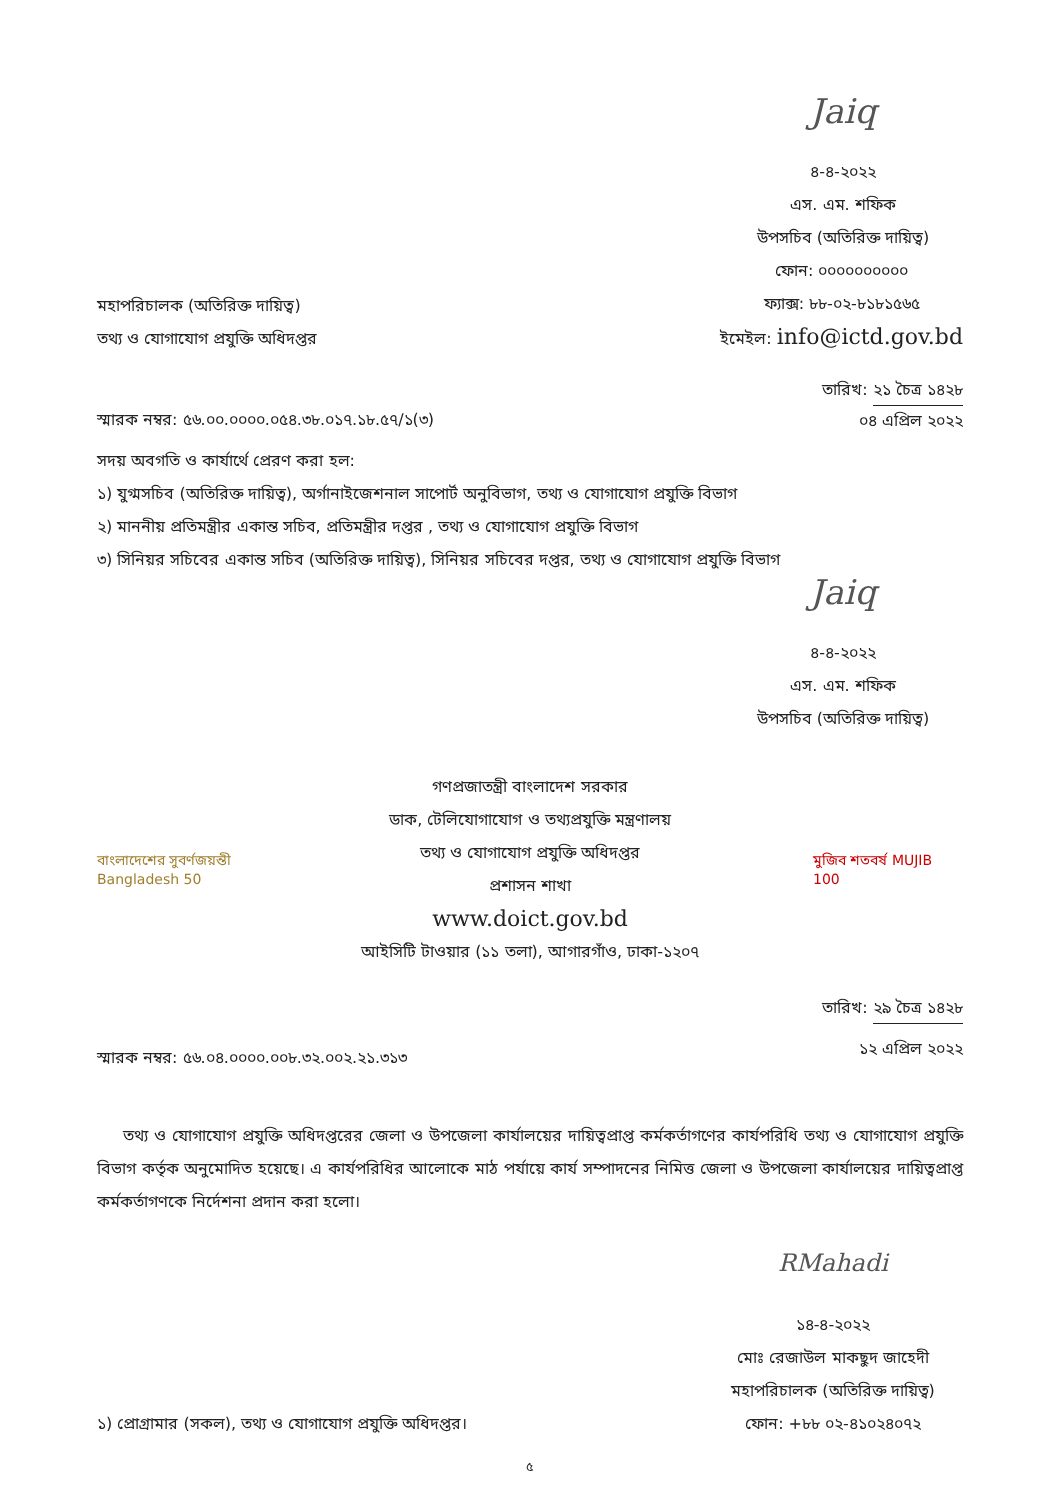Jaiq
৪-৪-২০২২
এস. এম. শফিক
উপসচিব (অতিরিক্ত দায়িত্ব)
মহাপরিচালক (অতিরিক্ত দায়িত্ব)
তথ্য ও যোগাযোগ প্রযুক্তি অধিদপ্তর
ফোন: ০০০০০০০০০০
ফ্যাক্স: ৮৮-০২-৮১৮১৫৬৫
ইমেইল: info@ictd.gov.bd
স্মারক নম্বর: ৫৬.০০.০০০০.০৫৪.৩৮.০১৭.১৮.৫৭/১(৩)
তারিখ: ২১ চৈত্র ১৪২৮
০৪ এপ্রিল ২০২২
সদয় অবগতি ও কার্যার্থে প্রেরণ করা হল:
১) যুগ্মসচিব (অতিরিক্ত দায়িত্ব), অর্গানাইজেশনাল সাপোর্ট অনুবিভাগ, তথ্য ও যোগাযোগ প্রযুক্তি বিভাগ
২) মাননীয় প্রতিমন্ত্রীর একান্ত সচিব, প্রতিমন্ত্রীর দপ্তর , তথ্য ও যোগাযোগ প্রযুক্তি বিভাগ
৩) সিনিয়র সচিবের একান্ত সচিব (অতিরিক্ত দায়িত্ব), সিনিয়র সচিবের দপ্তর, তথ্য ও যোগাযোগ প্রযুক্তি বিভাগ
Jaiq
৪-৪-২০২২
এস. এম. শফিক
উপসচিব (অতিরিক্ত দায়িত্ব)
বাংলাদেশের সুবর্ণজয়ন্তী Bangladesh 50
গণপ্রজাতন্ত্রী বাংলাদেশ সরকার
ডাক, টেলিযোগাযোগ ও তথ্যপ্রযুক্তি মন্ত্রণালয়
তথ্য ও যোগাযোগ প্রযুক্তি অধিদপ্তর
প্রশাসন শাখা
www.doict.gov.bd
আইসিটি টাওয়ার (১১ তলা), আগারগাঁও, ঢাকা-১২০৭
মুজিব শতবর্ষ MUJIB 100
স্মারক নম্বর: ৫৬.০৪.০০০০.০০৮.৩২.০০২.২১.৩১৩
তারিখ: ২৯ চৈত্র ১৪২৮
১২ এপ্রিল ২০২২
তথ্য ও যোগাযোগ প্রযুক্তি অধিদপ্তরের জেলা ও উপজেলা কার্যালয়ের দায়িত্বপ্রাপ্ত কর্মকর্তাগণের কার্যপরিধি তথ্য ও যোগাযোগ প্রযুক্তি বিভাগ কর্তৃক অনুমোদিত হয়েছে। এ কার্যপরিধির আলোকে মাঠ পর্যায়ে কার্য সম্পাদনের নিমিত্ত জেলা ও উপজেলা কার্যালয়ের দায়িত্বপ্রাপ্ত কর্মকর্তাগণকে নির্দেশনা প্রদান করা হলো।
১) প্রোগ্রামার (সকল), তথ্য ও যোগাযোগ প্রযুক্তি অধিদপ্তর।
RMahadi
১৪-৪-২০২২
মোঃ রেজাউল মাকছুদ জাহেদী
মহাপরিচালক (অতিরিক্ত দায়িত্ব)
ফোন: +৮৮ ০২-৪১০২৪০৭২
৫